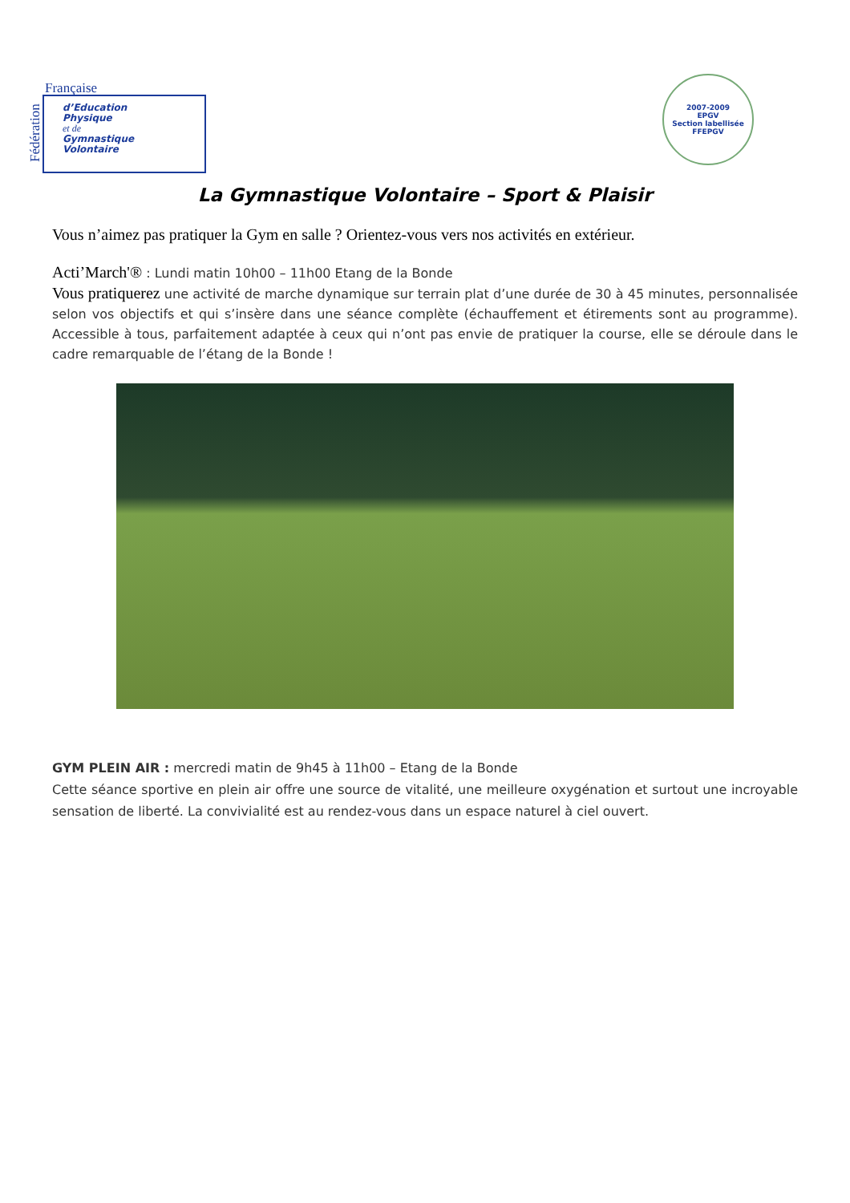Française
d’Education
Physique
et de
Gymnastique
Volontaire
Fédération
2007-2009
EPGV
Section labellisée FFEPGV
La Gymnastique Volontaire – Sport & Plaisir
Vous n’aimez pas pratiquer la Gym en salle ? Orientez-vous vers nos activités en extérieur.
Acti’March'® : Lundi matin 10h00 – 11h00 Etang de la Bonde
Vous pratiquerez une activité de marche dynamique sur terrain plat d’une durée de 30 à 45 minutes, personnalisée selon vos objectifs et qui s’insère dans une séance complète (échauffement et étirements sont au programme). Accessible à tous, parfaitement adaptée à ceux qui n’ont pas envie de pratiquer la course, elle se déroule dans le cadre remarquable de l’étang de la Bonde !
GYM PLEIN AIR : mercredi matin de 9h45 à 11h00 – Etang de la Bonde
Cette séance sportive en plein air offre une source de vitalité, une meilleure oxygénation et surtout une incroyable sensation de liberté. La convivialité est au rendez-vous dans un espace naturel à ciel ouvert.